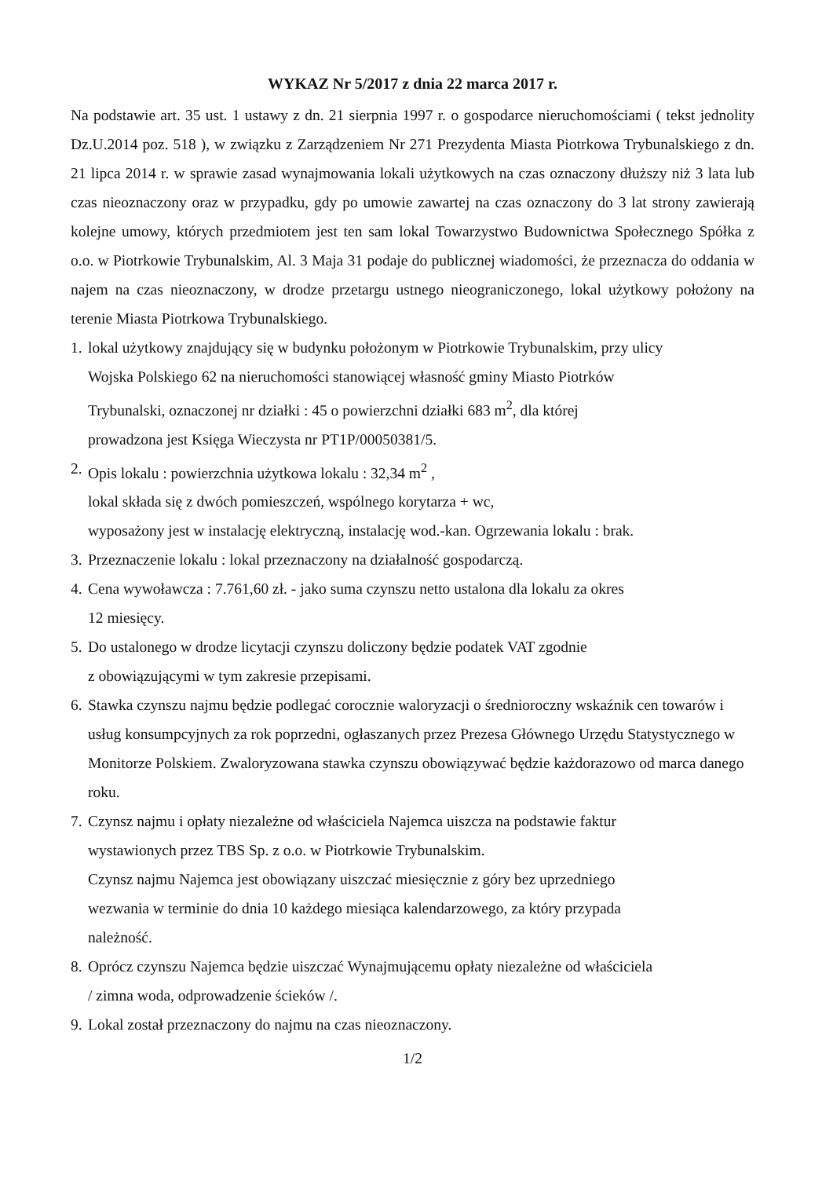WYKAZ Nr 5/2017 z dnia 22 marca 2017 r.
Na podstawie art. 35 ust. 1 ustawy z dn. 21 sierpnia 1997 r. o gospodarce nieruchomościami ( tekst jednolity Dz.U.2014 poz. 518 ), w związku z Zarządzeniem Nr 271 Prezydenta Miasta Piotrkowa Trybunalskiego z dn. 21 lipca 2014 r. w sprawie zasad wynajmowania lokali użytkowych na czas oznaczony dłuższy niż 3 lata lub czas nieoznaczony oraz w przypadku, gdy po umowie zawartej na czas oznaczony do 3 lat strony zawierają kolejne umowy, których przedmiotem jest ten sam lokal Towarzystwo Budownictwa Społecznego Spółka z o.o. w Piotrkowie Trybunalskim, Al. 3 Maja 31 podaje do publicznej wiadomości, że przeznacza do oddania w najem na czas nieoznaczony, w drodze przetargu ustnego nieograniczonego, lokal użytkowy położony na terenie Miasta Piotrkowa Trybunalskiego.
1. lokal użytkowy znajdujący się w budynku położonym w Piotrkowie Trybunalskim, przy ulicy
Wojska Polskiego 62 na nieruchomości stanowiącej własność gminy Miasto Piotrków
Trybunalski, oznaczonej nr działki : 45 o powierzchni działki 683 m<sup>2</sup>, dla której
prowadzona jest Księga Wieczysta nr PT1P/00050381/5.
2. Opis lokalu : powierzchnia użytkowa lokalu : 32,34 m<sup>2</sup> ,
lokal składa się z dwóch pomieszczeń, wspólnego korytarza + wc,
wyposażony jest w instalację elektryczną, instalację wod.-kan. Ogrzewania lokalu : brak.
3. Przeznaczenie lokalu : lokal przeznaczony na działalność gospodarczą.
4. Cena wywoławcza : 7.761,60 zł. - jako suma czynszu netto ustalona dla lokalu za okres
12 miesięcy.
5. Do ustalonego w drodze licytacji czynszu doliczony będzie podatek VAT zgodnie
z obowiązującymi w tym zakresie przepisami.
6. Stawka czynszu najmu będzie podlegać corocznie waloryzacji o średnioroczny wskaźnik cen towarów i usług konsumpcyjnych za rok poprzedni, ogłaszanych przez Prezesa Głównego Urzędu Statystycznego w Monitorze Polskiem. Zwaloryzowana stawka czynszu obowiązywać będzie każdorazowo od marca danego roku.
7. Czynsz najmu i opłaty niezależne od właściciela Najemca uiszcza na podstawie faktur
wystawionych przez TBS Sp. z o.o. w Piotrkowie Trybunalskim.
Czynsz najmu Najemca jest obowiązany uiszczać miesięcznie z góry bez uprzedniego
wezwania w terminie do dnia 10 każdego miesiąca kalendarzowego, za który przypada
należność.
8. Oprócz czynszu Najemca będzie uiszczać Wynajmującemu opłaty niezależne od właściciela
/ zimna woda, odprowadzenie ścieków /.
9. Lokal został przeznaczony do najmu na czas nieoznaczony.
1/2